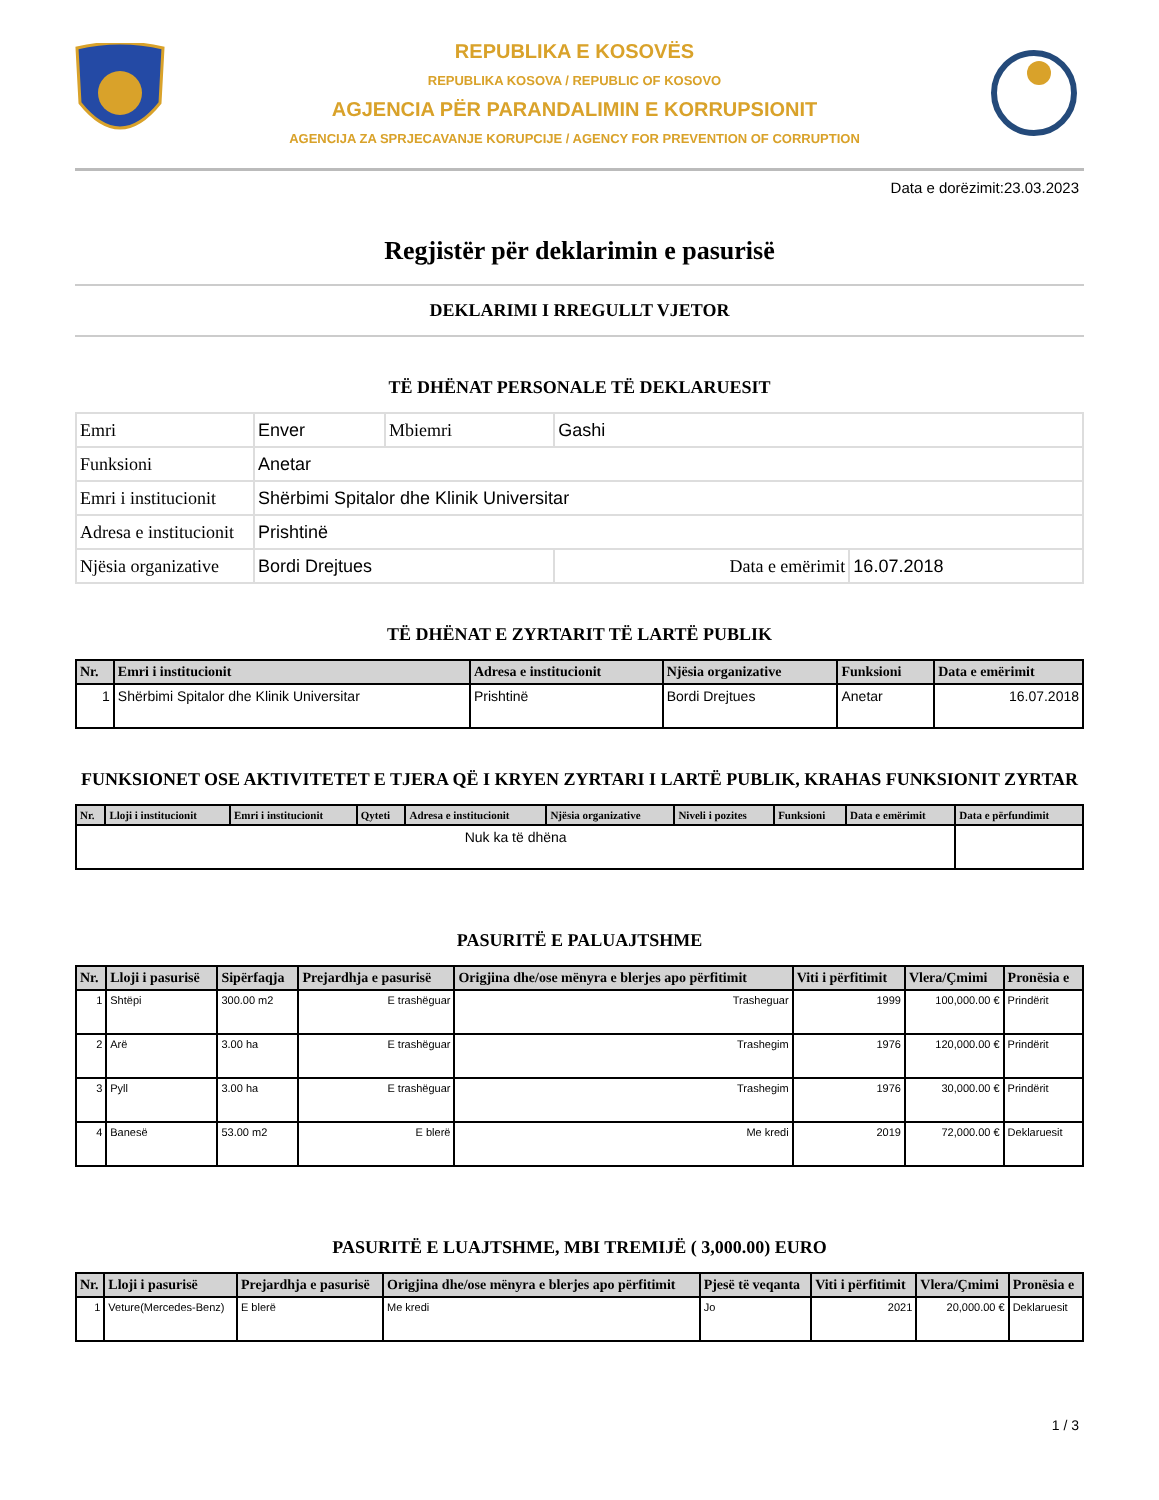REPUBLIKA E KOSOVËS
REPUBLIKA KOSOVA / REPUBLIC OF KOSOVO
AGJENCIA PËR PARANDALIMIN E KORRUPSIONIT
AGENCIJA ZA SPRJECAVANJE KORUPCIJE / AGENCY FOR PREVENTION OF CORRUPTION
Data e dorëzimit:23.03.2023
Regjistër për deklarimin e pasurisë
DEKLARIMI I RREGULLT VJETOR
TË DHËNAT PERSONALE TË DEKLARUESIT
| Emri | Enver | Mbiemri | Gashi | |
| Funksioni | Anetar | | | |
| Emri i institucionit | Shërbimi Spitalor dhe Klinik Universitar | | | |
| Adresa e institucionit | Prishtinë | | | |
| Njësia organizative | Bordi Drejtues | | Data e emërimit | 16.07.2018 |
TË DHËNAT E ZYRTARIT TË LARTË PUBLIK
| Nr. | Emri i institucionit | Adresa e institucionit | Njësia organizative | Funksioni | Data e emërimit |
| --- | --- | --- | --- | --- | --- |
| 1 | Shërbimi Spitalor dhe Klinik Universitar | Prishtinë | Bordi Drejtues | Anetar | 16.07.2018 |
FUNKSIONET OSE AKTIVITETET E TJERA QË I KRYEN ZYRTARI I LARTË PUBLIK, KRAHAS FUNKSIONIT ZYRTAR
| Nr. | Lloji i institucionit | Emri i institucionit | Qyteti | Adresa e institucionit | Njësia organizative | Niveli i pozites | Funksioni | Data e emërimit | Data e përfundimit |
| --- | --- | --- | --- | --- | --- | --- | --- | --- | --- |
| Nuk ka të dhëna | | | | | | | | | |
PASURITË E PALUAJTSHME
| Nr. | Lloji i pasurisë | Sipërfaqja | Prejardhja e pasurisë | Origjina dhe/ose mënyra e blerjes apo përfitimit | Viti i përfitimit | Vlera/Çmimi | Pronësia e |
| --- | --- | --- | --- | --- | --- | --- | --- |
| 1 | Shtëpi | 300.00 m2 | E trashëguar | Trasheguar | 1999 | 100,000.00 € | Prindërit |
| 2 | Arë | 3.00 ha | E trashëguar | Trashegim | 1976 | 120,000.00 € | Prindërit |
| 3 | Pyll | 3.00 ha | E trashëguar | Trashegim | 1976 | 30,000.00 € | Prindërit |
| 4 | Banesë | 53.00 m2 | E blerë | Me kredi | 2019 | 72,000.00 € | Deklaruesit |
PASURITË E LUAJTSHME, MBI TREMIJË ( 3,000.00) EURO
| Nr. | Lloji i pasurisë | Prejardhja e pasurisë | Origjina dhe/ose mënyra e blerjes apo përfitimit | Pjesë të veqanta | Viti i përfitimit | Vlera/Çmimi | Pronësia e |
| --- | --- | --- | --- | --- | --- | --- | --- |
| 1 | Veture(Mercedes-Benz) | E blerë | Me kredi | Jo | 2021 | 20,000.00 € | Deklaruesit |
1 / 3